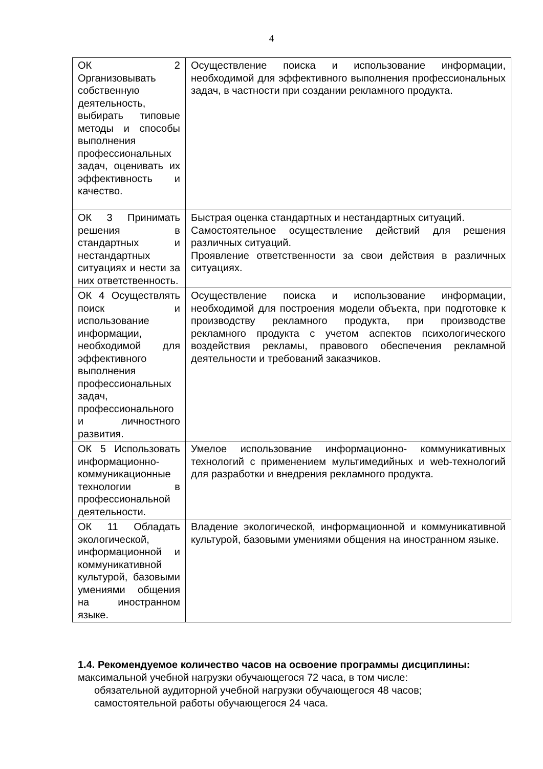4
| ОК 2 Организовывать собственную деятельность, выбирать типовые методы и способы выполнения профессиональных задач, оценивать их эффективность и качество. | Осуществление поиска и использование информации, необходимой для эффективного выполнения профессиональных задач, в частности при создании рекламного продукта. |
| ОК 3 Принимать решения в стандартных и нестандартных ситуациях и нести за них ответственность. | Быстрая оценка стандартных и нестандартных ситуаций. Самостоятельное осуществление действий для решения различных ситуаций. Проявление ответственности за свои действия в различных ситуациях. |
| ОК 4 Осуществлять поиск и использование информации, необходимой для эффективного выполнения профессиональных задач, профессионального и личностного развития. | Осуществление поиска и использование информации, необходимой для построения модели объекта, при подготовке к производству рекламного продукта, при производстве рекламного продукта с учетом аспектов психологического воздействия рекламы, правового обеспечения рекламной деятельности и требований заказчиков. |
| ОК 5 Использовать информационно-коммуникационные технологии в профессиональной деятельности. | Умелое использование информационно- коммуникативных технологий с применением мультимедийных и web-технологий для разработки и внедрения рекламного продукта. |
| ОК 11 Обладать экологической, информационной и коммуникативной культурой, базовыми умениями общения на иностранном языке. | Владение экологической, информационной и коммуникативной культурой, базовыми умениями общения на иностранном языке. |
1.4. Рекомендуемое количество часов на освоение программы дисциплины:
максимальной учебной нагрузки обучающегося 72 часа, в том числе:
обязательной аудиторной учебной нагрузки обучающегося 48 часов;
самостоятельной работы обучающегося 24 часа.